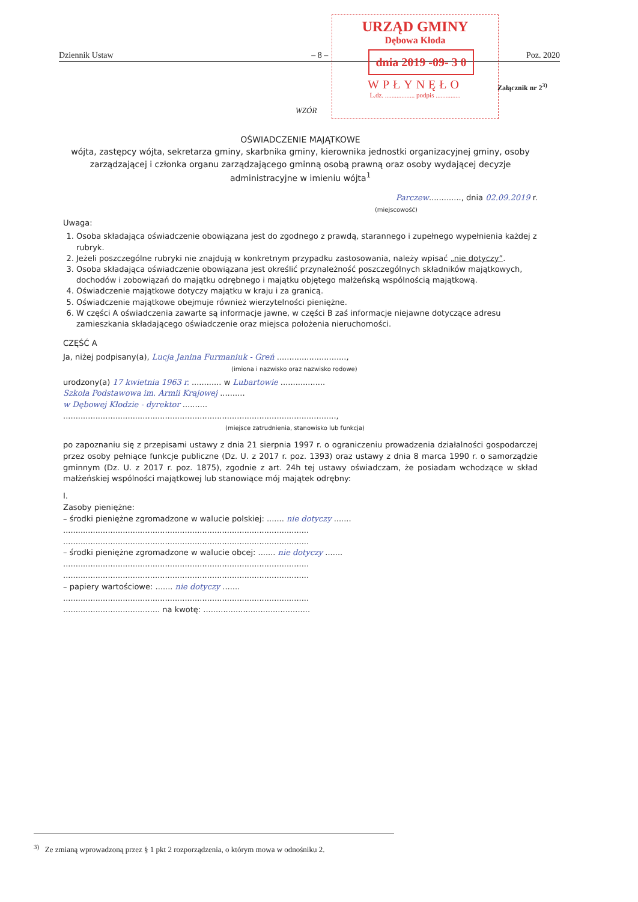Dziennik Ustaw – 8 – Poz. 2020
URZĄD GMINY
Dębowa Kłoda
dnia 2019 -09- 3 0
WPŁYNĘŁO
L.dz. .................. podpis ...............
Załącznik nr 2<sup>3)</sup>
WZÓR
OŚWIADCZENIE MAJĄTKOWE
wójta, zastępcy wójta, sekretarza gminy, skarbnika gminy, kierownika jednostki organizacyjnej gminy, osoby zarządzającej i członka organu zarządzającego gminną osobą prawną oraz osoby wydającej decyzje administracyjne w imieniu wójta<sup>1</sup>
Parczew............., dnia 02.09.2019 r.
(miejscowość)
Uwaga:
1. Osoba składająca oświadczenie obowiązana jest do zgodnego z prawdą, starannego i zupełnego wypełnienia każdej z rubryk.
2. Jeżeli poszczególne rubryki nie znajdują w konkretnym przypadku zastosowania, należy wpisać „nie dotyczy”.
3. Osoba składająca oświadczenie obowiązana jest określić przynależność poszczególnych składników majątkowych, dochodów i zobowiązań do majątku odrębnego i majątku objętego małżeńską wspólnością majątkową.
4. Oświadczenie majątkowe dotyczy majątku w kraju i za granicą.
5. Oświadczenie majątkowe obejmuje również wierzytelności pieniężne.
6. W części A oświadczenia zawarte są informacje jawne, w części B zaś informacje niejawne dotyczące adresu zamieszkania składającego oświadczenie oraz miejsca położenia nieruchomości.
CZĘŚĆ A
Ja, niżej podpisany(a), Lucja Janina Furmaniuk - Greń ............................,
(imiona i nazwisko oraz nazwisko rodowe)
urodzony(a) 17 kwietnia 1963 r. ............ w Lubartowie ..................
Szkoła Podstawowa im. Armii Krajowej ..........
w Dębowej Kłodzie - dyrektor ..........
..............................................................................................................,
(miejsce zatrudnienia, stanowisko lub funkcja)
po zapoznaniu się z przepisami ustawy z dnia 21 sierpnia 1997 r. o ograniczeniu prowadzenia działalności gospodarczej przez osoby pełniące funkcje publiczne (Dz. U. z 2017 r. poz. 1393) oraz ustawy z dnia 8 marca 1990 r. o samorządzie gminnym (Dz. U. z 2017 r. poz. 1875), zgodnie z art. 24h tej ustawy oświadczam, że posiadam wchodzące w skład małżeńskiej wspólności majątkowej lub stanowiące mój majątek odrębny:
I.
Zasoby pieniężne:
– środki pieniężne zgromadzone w walucie polskiej: ....... nie dotyczy .......
...................................................................................................
...................................................................................................
– środki pieniężne zgromadzone w walucie obcej: ....... nie dotyczy .......
...................................................................................................
...................................................................................................
– papiery wartościowe: ....... nie dotyczy .......
...................................................................................................
....................................... na kwotę: ...........................................
<sup>3)</sup> Ze zmianą wprowadzoną przez § 1 pkt 2 rozporządzenia, o którym mowa w odnośniku 2.